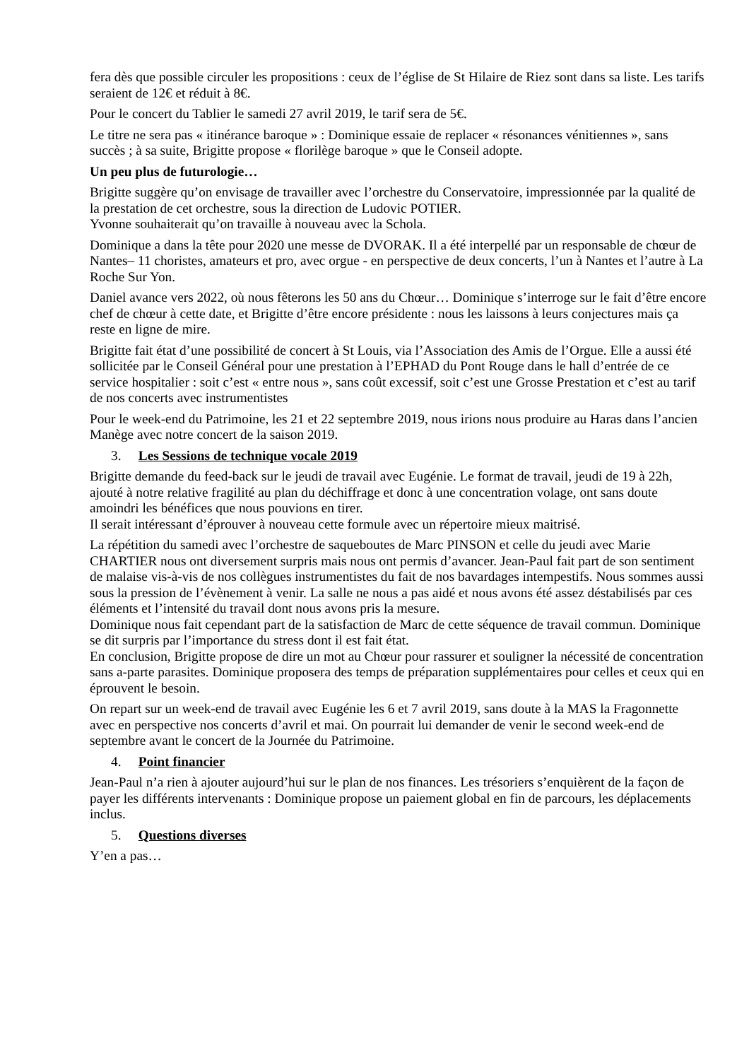fera dès que possible circuler les propositions : ceux de l’église de St Hilaire de Riez sont dans sa liste. Les tarifs seraient de 12€ et réduit à 8€.
Pour le concert du Tablier le samedi 27 avril 2019, le tarif sera de 5€.
Le titre ne sera pas « itinérance baroque » : Dominique essaie de replacer « résonances vénitiennes », sans succès ; à sa suite, Brigitte propose « florilège baroque » que le Conseil adopte.
Un peu plus de futurologie…
Brigitte suggère qu’on envisage de travailler avec l’orchestre du Conservatoire, impressionnée par la qualité de la prestation de cet orchestre, sous la direction de Ludovic POTIER.
Yvonne souhaiterait qu’on travaille à nouveau avec la Schola.
Dominique a dans la tête pour 2020 une messe de DVORAK. Il a été interpellé par un responsable de chœur de Nantes– 11 choristes, amateurs et pro, avec orgue - en perspective de deux concerts, l’un à Nantes et l’autre à La Roche Sur Yon.
Daniel avance vers 2022, où nous fêterons les 50 ans du Chœur… Dominique s’interroge sur le fait d’être encore chef de chœur à cette date, et Brigitte d’être encore présidente : nous les laissons à leurs conjectures mais ça reste en ligne de mire.
Brigitte fait état d’une possibilité de concert à St Louis, via l’Association des Amis de l’Orgue. Elle a aussi été sollicitée par le Conseil Général pour une prestation à l’EPHAD du Pont Rouge dans le hall d’entrée de ce service hospitalier : soit c’est « entre nous », sans coût excessif, soit c’est une Grosse Prestation et c’est au tarif de nos concerts avec instrumentistes
Pour le week-end du Patrimoine, les 21 et 22 septembre 2019, nous irions nous produire au Haras dans l’ancien Manège avec notre concert de la saison 2019.
3. Les Sessions de technique vocale 2019
Brigitte demande du feed-back sur le jeudi de travail avec Eugénie. Le format de travail, jeudi de 19 à 22h, ajouté à notre relative fragilité au plan du déchiffrage et donc à une concentration volage, ont sans doute amoindri les bénéfices que nous pouvions en tirer.
Il serait intéressant d’éprouver à nouveau cette formule avec un répertoire mieux maitrisé.
La répétition du samedi avec l’orchestre de saqueboutes de Marc PINSON et celle du jeudi avec Marie CHARTIER nous ont diversement surpris mais nous ont permis d’avancer. Jean-Paul fait part de son sentiment de malaise vis-à-vis de nos collègues instrumentistes du fait de nos bavardages intempestifs. Nous sommes aussi sous la pression de l’évènement à venir. La salle ne nous a pas aidé et nous avons été assez déstabilisés par ces éléments et l’intensité du travail dont nous avons pris la mesure.
Dominique nous fait cependant part de la satisfaction de Marc de cette séquence de travail commun. Dominique se dit surpris par l’importance du stress dont il est fait état.
En conclusion, Brigitte propose de dire un mot au Chœur pour rassurer et souligner la nécessité de concentration sans a-parte parasites. Dominique proposera des temps de préparation supplémentaires pour celles et ceux qui en éprouvent le besoin.
On repart sur un week-end de travail avec Eugénie les 6 et 7 avril 2019, sans doute à la MAS la Fragonnette avec en perspective nos concerts d’avril et mai. On pourrait lui demander de venir le second week-end de septembre avant le concert de la Journée du Patrimoine.
4. Point financier
Jean-Paul n’a rien à ajouter aujourd’hui sur le plan de nos finances. Les trésoriers s’enquièrent de la façon de payer les différents intervenants : Dominique propose un paiement global en fin de parcours, les déplacements inclus.
5. Questions diverses
Y’en a pas…